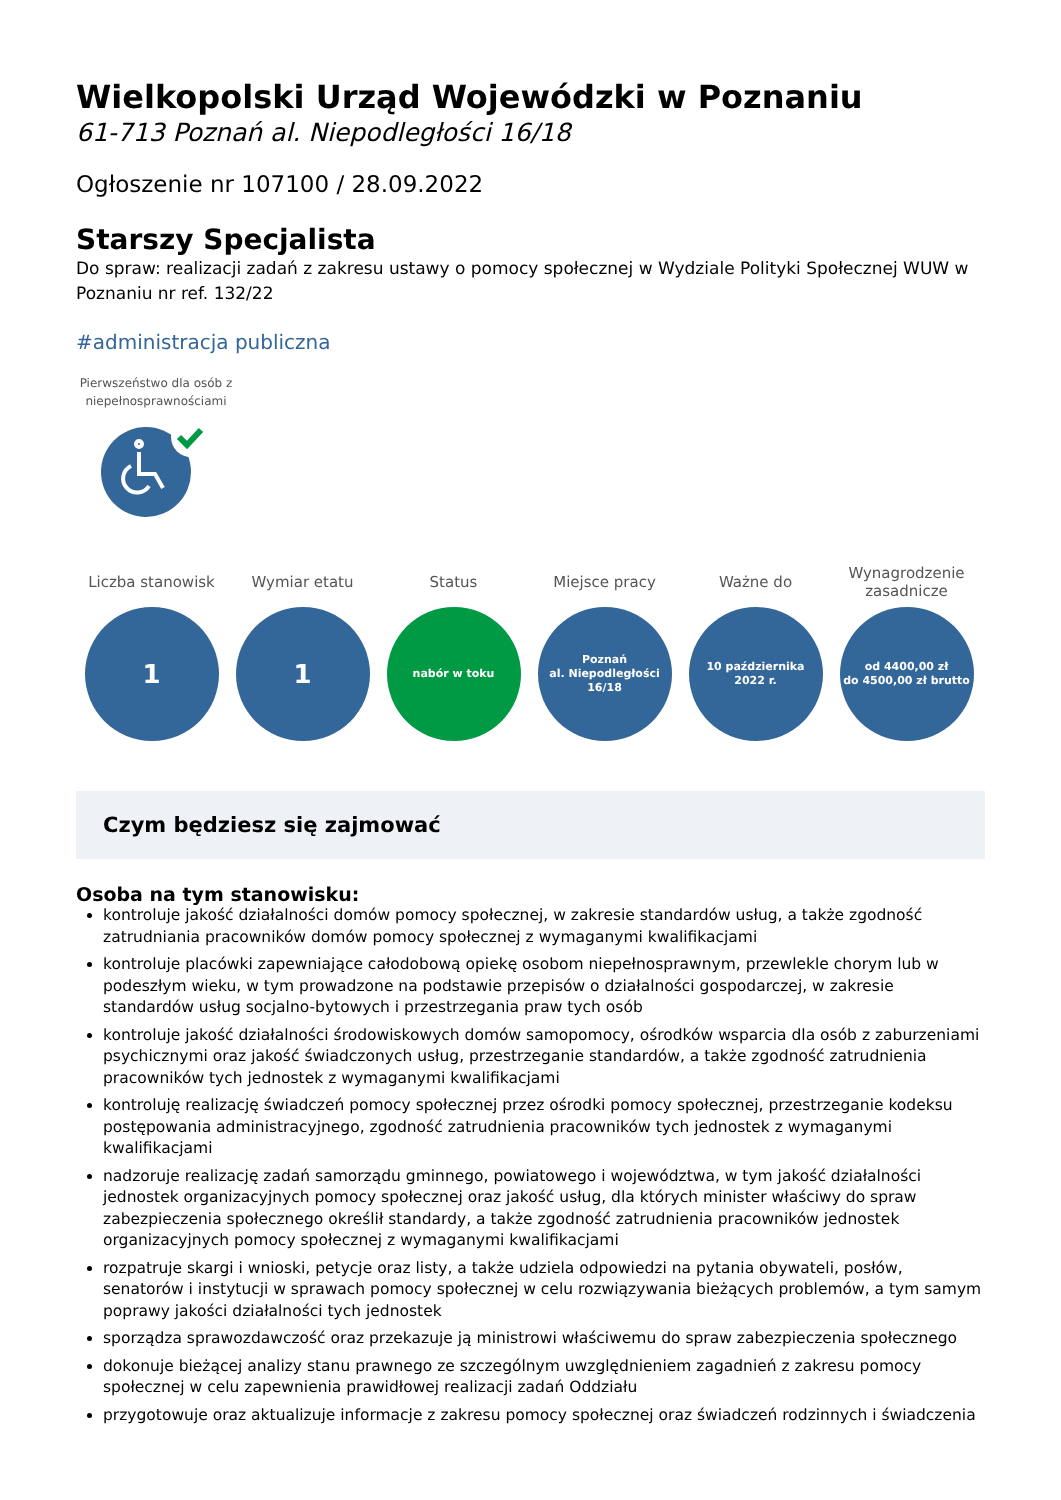Wielkopolski Urząd Wojewódzki w Poznaniu
61-713 Poznań al. Niepodległości 16/18
Ogłoszenie nr 107100 / 28.09.2022
Starszy Specjalista
Do spraw: realizacji zadań z zakresu ustawy o pomocy społecznej w Wydziale Polityki Społecznej WUW w Poznaniu nr ref. 132/22
#administracja publiczna
Pierwszeństwo dla osób z niepełnosprawnościami
Liczba stanowisk
1
Wymiar etatu
1
Status
nabór w toku
Miejsce pracy
Poznań
al. Niepodległości
16/18
Ważne do
10 października
2022 r.
Wynagrodzenie zasadnicze
od 4400,00 zł
do 4500,00 zł brutto
Czym będziesz się zajmować
Osoba na tym stanowisku:
kontroluje jakość działalności domów pomocy społecznej, w zakresie standardów usług, a także zgodność zatrudniania pracowników domów pomocy społecznej z wymaganymi kwalifikacjami
kontroluje placówki zapewniające całodobową opiekę osobom niepełnosprawnym, przewlekle chorym lub w podeszłym wieku, w tym prowadzone na podstawie przepisów o działalności gospodarczej, w zakresie standardów usług socjalno-bytowych i przestrzegania praw tych osób
kontroluje jakość działalności środowiskowych domów samopomocy, ośrodków wsparcia dla osób z zaburzeniami psychicznymi oraz jakość świadczonych usług, przestrzeganie standardów, a także zgodność zatrudnienia pracowników tych jednostek z wymaganymi kwalifikacjami
kontroluję realizację świadczeń pomocy społecznej przez ośrodki pomocy społecznej, przestrzeganie kodeksu postępowania administracyjnego, zgodność zatrudnienia pracowników tych jednostek z wymaganymi kwalifikacjami
nadzoruje realizację zadań samorządu gminnego, powiatowego i województwa, w tym jakość działalności jednostek organizacyjnych pomocy społecznej oraz jakość usług, dla których minister właściwy do spraw zabezpieczenia społecznego określił standardy, a także zgodność zatrudnienia pracowników jednostek organizacyjnych pomocy społecznej z wymaganymi kwalifikacjami
rozpatruje skargi i wnioski, petycje oraz listy, a także udziela odpowiedzi na pytania obywateli, posłów, senatorów i instytucji w sprawach pomocy społecznej w celu rozwiązywania bieżących problemów, a tym samym poprawy jakości działalności tych jednostek
sporządza sprawozdawczość oraz przekazuje ją ministrowi właściwemu do spraw zabezpieczenia społecznego
dokonuje bieżącej analizy stanu prawnego ze szczególnym uwzględnieniem zagadnień z zakresu pomocy społecznej w celu zapewnienia prawidłowej realizacji zadań Oddziału
przygotowuje oraz aktualizuje informacje z zakresu pomocy społecznej oraz świadczeń rodzinnych i świadczenia